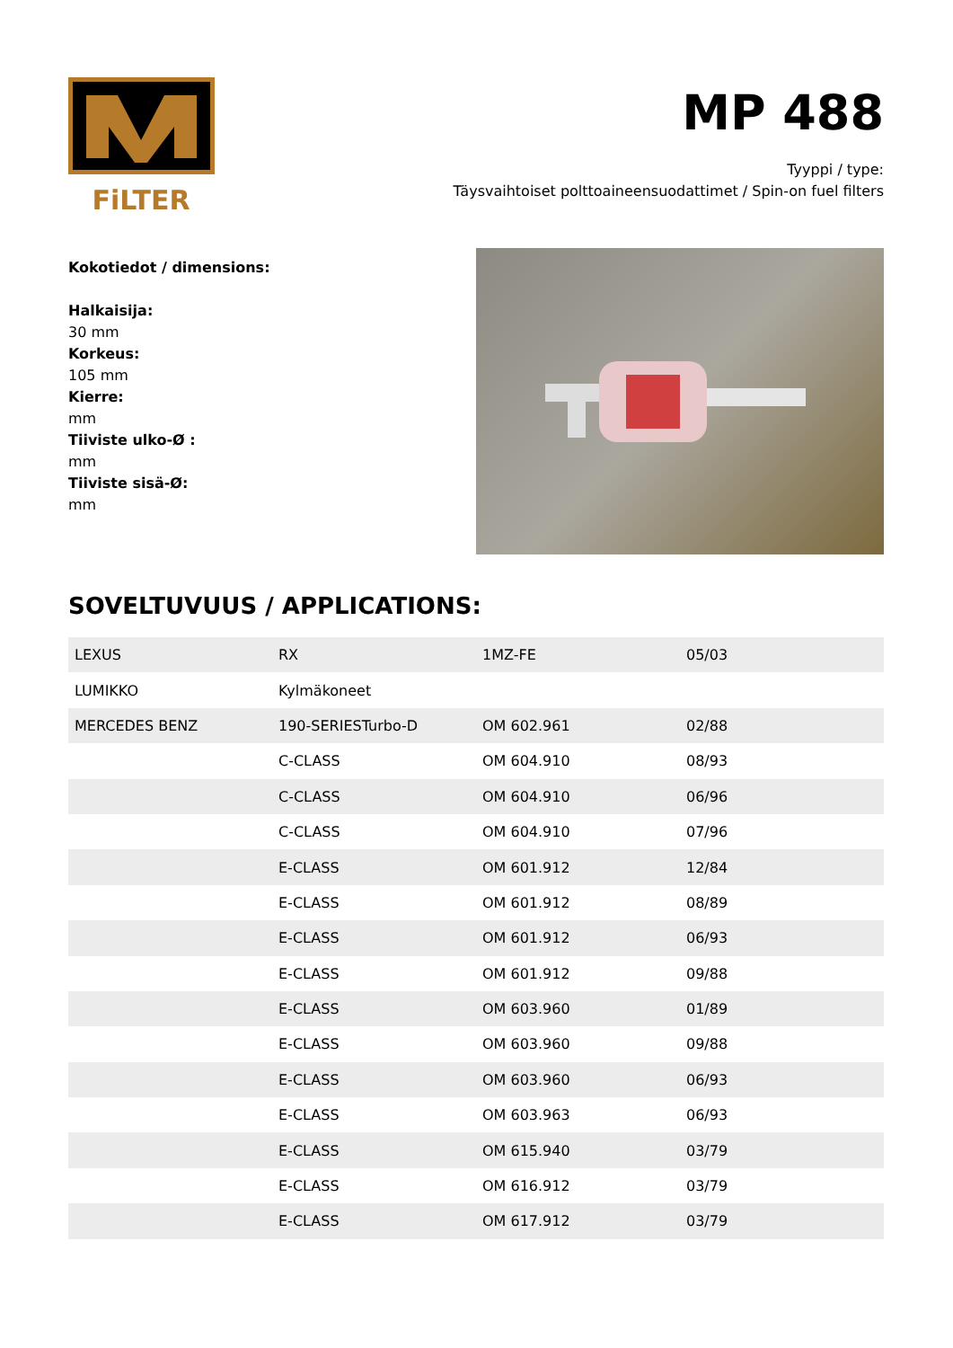FiLTER
MP 488
Tyyppi / type:
Täysvaihtoiset polttoaineensuodattimet / Spin-on fuel filters
Kokotiedot / dimensions:
Halkaisija:
30 mm
Korkeus:
105 mm
Kierre:
mm
Tiiviste ulko-Ø :
mm
Tiiviste sisä-Ø:
mm
SOVELTUVUUS / APPLICATIONS:
| LEXUS | RX | 1MZ-FE | 05/03 |
| LUMIKKO | Kylmäkoneet | | |
| MERCEDES BENZ | 190-SERIESTurbo-D | OM 602.961 | 02/88 |
| | C-CLASS | OM 604.910 | 08/93 |
| | C-CLASS | OM 604.910 | 06/96 |
| | C-CLASS | OM 604.910 | 07/96 |
| | E-CLASS | OM 601.912 | 12/84 |
| | E-CLASS | OM 601.912 | 08/89 |
| | E-CLASS | OM 601.912 | 06/93 |
| | E-CLASS | OM 601.912 | 09/88 |
| | E-CLASS | OM 603.960 | 01/89 |
| | E-CLASS | OM 603.960 | 09/88 |
| | E-CLASS | OM 603.960 | 06/93 |
| | E-CLASS | OM 603.963 | 06/93 |
| | E-CLASS | OM 615.940 | 03/79 |
| | E-CLASS | OM 616.912 | 03/79 |
| | E-CLASS | OM 617.912 | 03/79 |